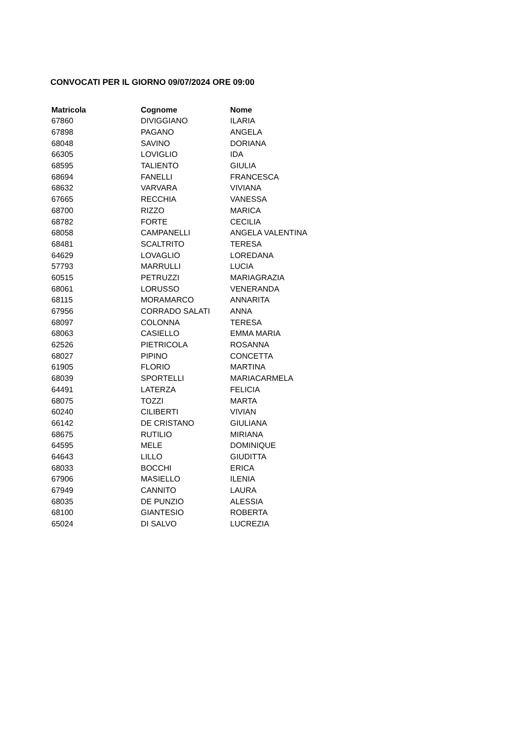CONVOCATI PER IL GIORNO 09/07/2024 ORE 09:00
| Matricola | Cognome | Nome |
| --- | --- | --- |
| 67860 | DIVIGGIANO | ILARIA |
| 67898 | PAGANO | ANGELA |
| 68048 | SAVINO | DORIANA |
| 66305 | LOVIGLIO | IDA |
| 68595 | TALIENTO | GIULIA |
| 68694 | FANELLI | FRANCESCA |
| 68632 | VARVARA | VIVIANA |
| 67665 | RECCHIA | VANESSA |
| 68700 | RIZZO | MARICA |
| 68782 | FORTE | CECILIA |
| 68058 | CAMPANELLI | ANGELA VALENTINA |
| 68481 | SCALTRITO | TERESA |
| 64629 | LOVAGLIO | LOREDANA |
| 57793 | MARRULLI | LUCIA |
| 60515 | PETRUZZI | MARIAGRAZIA |
| 68061 | LORUSSO | VENERANDA |
| 68115 | MORAMARCO | ANNARITA |
| 67956 | CORRADO SALATI | ANNA |
| 68097 | COLONNA | TERESA |
| 68063 | CASIELLO | EMMA MARIA |
| 62526 | PIETRICOLA | ROSANNA |
| 68027 | PIPINO | CONCETTA |
| 61905 | FLORIO | MARTINA |
| 68039 | SPORTELLI | MARIACARMELA |
| 64491 | LATERZA | FELICIA |
| 68075 | TOZZI | MARTA |
| 60240 | CILIBERTI | VIVIAN |
| 66142 | DE CRISTANO | GIULIANA |
| 68675 | RUTILIO | MIRIANA |
| 64595 | MELE | DOMINIQUE |
| 64643 | LILLO | GIUDITTA |
| 68033 | BOCCHI | ERICA |
| 67906 | MASIELLO | ILENIA |
| 67949 | CANNITO | LAURA |
| 68035 | DE PUNZIO | ALESSIA |
| 68100 | GIANTESIO | ROBERTA |
| 65024 | DI SALVO | LUCREZIA |